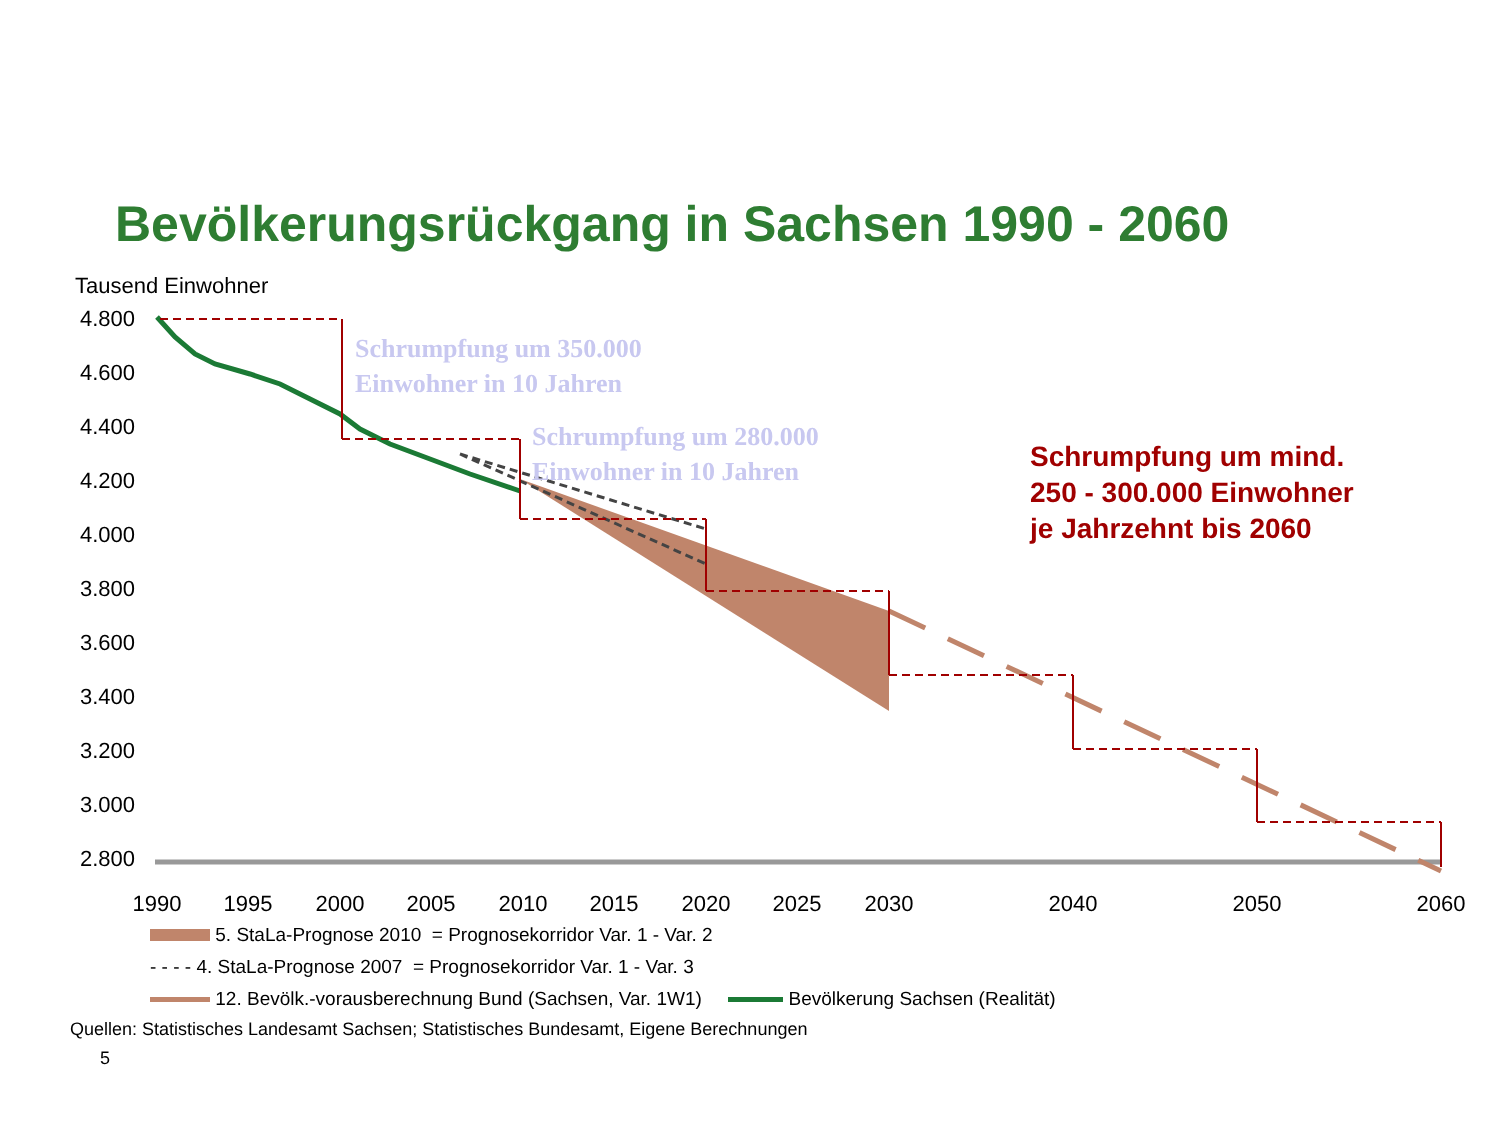Bevölkerungsrückgang in Sachsen 1990 - 2060
Tausend Einwohner
4.800
4.600
4.400
4.200
4.000
3.800
3.600
3.400
3.200
3.000
2.800
1990
1995
2000
2005
2010
2015
2020
2025
2030
2040
2050
2060
Schrumpfung um 350.000
Einwohner in 10 Jahren
Schrumpfung um 280.000
Einwohner in 10 Jahren
Schrumpfung um mind.
250 - 300.000 Einwohner
je Jahrzehnt bis 2060
5. StaLa-Prognose 2010 = Prognosekorridor Var. 1 - Var. 2
- - - - 4. StaLa-Prognose 2007 = Prognosekorridor Var. 1 - Var. 3
12. Bevölk.-vorausberechnung Bund (Sachsen, Var. 1W1) Bevölkerung Sachsen (Realität)
Quellen: Statistisches Landesamt Sachsen; Statistisches Bundesamt, Eigene Berechnungen
5